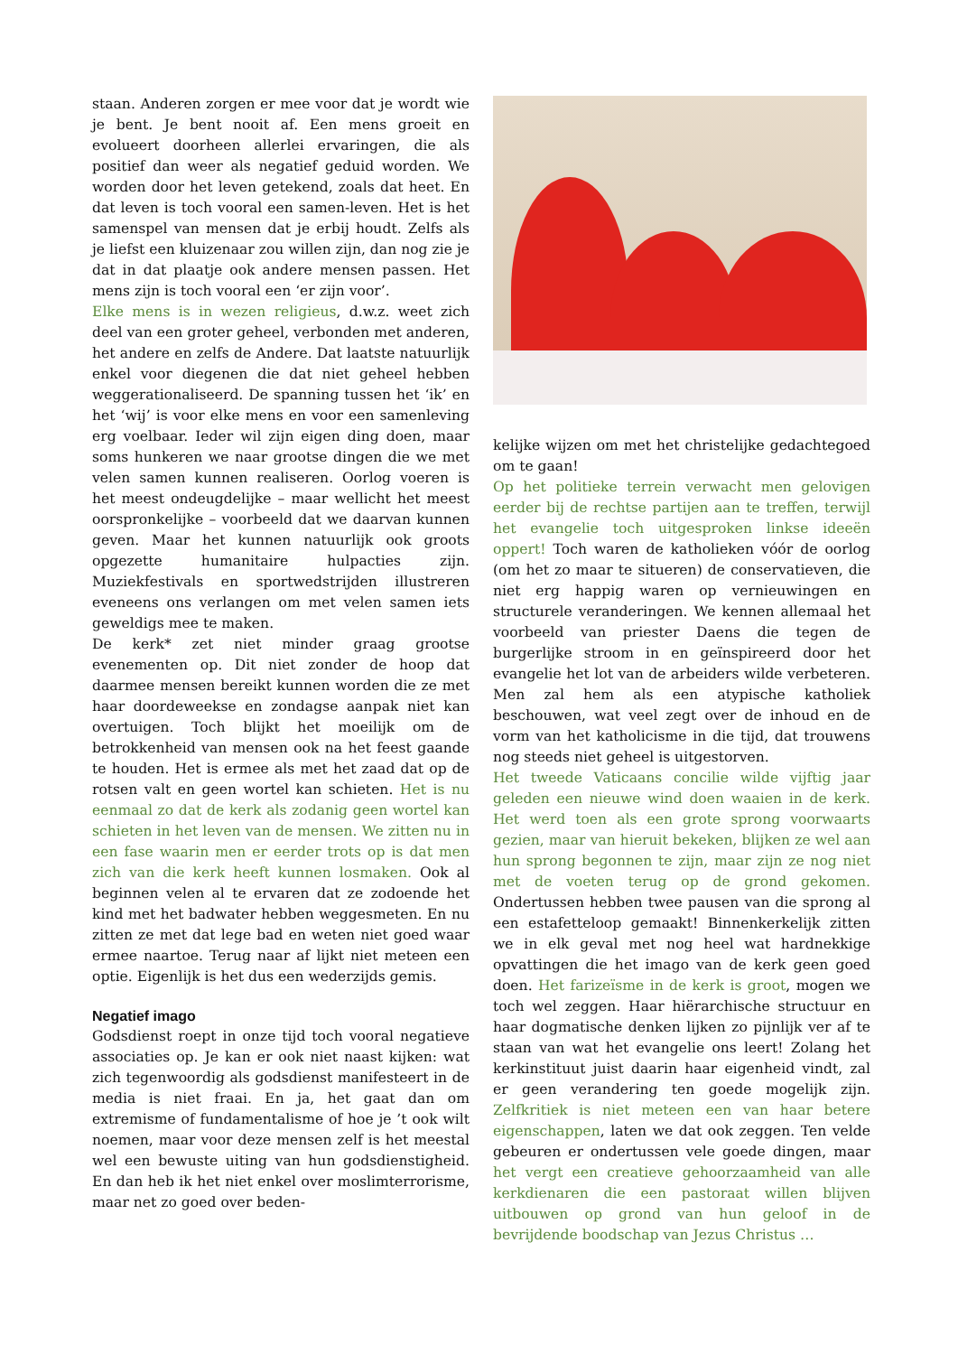staan. Anderen zorgen er mee voor dat je wordt wie je bent. Je bent nooit af. Een mens groeit en evolueert doorheen allerlei ervaringen, die als positief dan weer als negatief geduid worden. We worden door het leven getekend, zoals dat heet. En dat leven is toch vooral een samen-leven. Het is het samenspel van mensen dat je erbij houdt. Zelfs als je liefst een kluizenaar zou willen zijn, dan nog zie je dat in dat plaatje ook andere mensen passen. Het mens zijn is toch vooral een ‘er zijn voor’.
Elke mens is in wezen religieus, d.w.z. weet zich deel van een groter geheel, verbonden met anderen, het andere en zelfs de Andere. Dat laatste natuurlijk enkel voor diegenen die dat niet geheel hebben weggerationaliseerd. De spanning tussen het ‘ik’ en het ‘wij’ is voor elke mens en voor een samenleving erg voelbaar. Ieder wil zijn eigen ding doen, maar soms hunkeren we naar grootse dingen die we met velen samen kunnen realiseren. Oorlog voeren is het meest ondeugdelijke – maar wellicht het meest oorspronkelijke – voorbeeld dat we daarvan kunnen geven. Maar het kunnen natuurlijk ook groots opgezette humanitaire hulpacties zijn. Muziekfestivals en sportwedstrijden illustreren eveneens ons verlangen om met velen samen iets geweldigs mee te maken.
De kerk* zet niet minder graag grootse evenementen op. Dit niet zonder de hoop dat daarmee mensen bereikt kunnen worden die ze met haar doordeweekse en zondagse aanpak niet kan overtuigen. Toch blijkt het moeilijk om de betrokkenheid van mensen ook na het feest gaande te houden. Het is ermee als met het zaad dat op de rotsen valt en geen wortel kan schieten. Het is nu eenmaal zo dat de kerk als zodanig geen wortel kan schieten in het leven van de mensen. We zitten nu in een fase waarin men er eerder trots op is dat men zich van die kerk heeft kunnen losmaken. Ook al beginnen velen al te ervaren dat ze zodoende het kind met het badwater hebben weggesmeten. En nu zitten ze met dat lege bad en weten niet goed waar ermee naartoe. Terug naar af lijkt niet meteen een optie. Eigenlijk is het dus een wederzijds gemis.
Negatief imago
Godsdienst roept in onze tijd toch vooral negatieve associaties op. Je kan er ook niet naast kijken: wat zich tegenwoordig als godsdienst manifesteert in de media is niet fraai. En ja, het gaat dan om extremisme of fundamentalisme of hoe je ’t ook wilt noemen, maar voor deze mensen zelf is het meestal wel een bewuste uiting van hun godsdienstigheid. En dan heb ik het niet enkel over moslimterrorisme, maar net zo goed over beden-
kelijke wijzen om met het christelijke gedachtegoed om te gaan!
Op het politieke terrein verwacht men gelovigen eerder bij de rechtse partijen aan te treffen, terwijl het evangelie toch uitgesproken linkse ideeën oppert! Toch waren de katholieken vóór de oorlog (om het zo maar te situeren) de conservatieven, die niet erg happig waren op vernieuwingen en structurele veranderingen. We kennen allemaal het voorbeeld van priester Daens die tegen de burgerlijke stroom in en geïnspireerd door het evangelie het lot van de arbeiders wilde verbeteren. Men zal hem als een atypische katholiek beschouwen, wat veel zegt over de inhoud en de vorm van het katholicisme in die tijd, dat trouwens nog steeds niet geheel is uitgestorven.
Het tweede Vaticaans concilie wilde vijftig jaar geleden een nieuwe wind doen waaien in de kerk. Het werd toen als een grote sprong voorwaarts gezien, maar van hieruit bekeken, blijken ze wel aan hun sprong begonnen te zijn, maar zijn ze nog niet met de voeten terug op de grond gekomen. Ondertussen hebben twee pausen van die sprong al een estafetteloop gemaakt! Binnenkerkelijk zitten we in elk geval met nog heel wat hardnekkige opvattingen die het imago van de kerk geen goed doen. Het farizeïsme in de kerk is groot, mogen we toch wel zeggen. Haar hiërarchische structuur en haar dogmatische denken lijken zo pijnlijk ver af te staan van wat het evangelie ons leert! Zolang het kerkinstituut juist daarin haar eigenheid vindt, zal er geen verandering ten goede mogelijk zijn. Zelfkritiek is niet meteen een van haar betere eigenschappen, laten we dat ook zeggen. Ten velde gebeuren er ondertussen vele goede dingen, maar het vergt een creatieve gehoorzaamheid van alle kerkdienaren die een pastoraat willen blijven uitbouwen op grond van hun geloof in de bevrijdende boodschap van Jezus Christus …